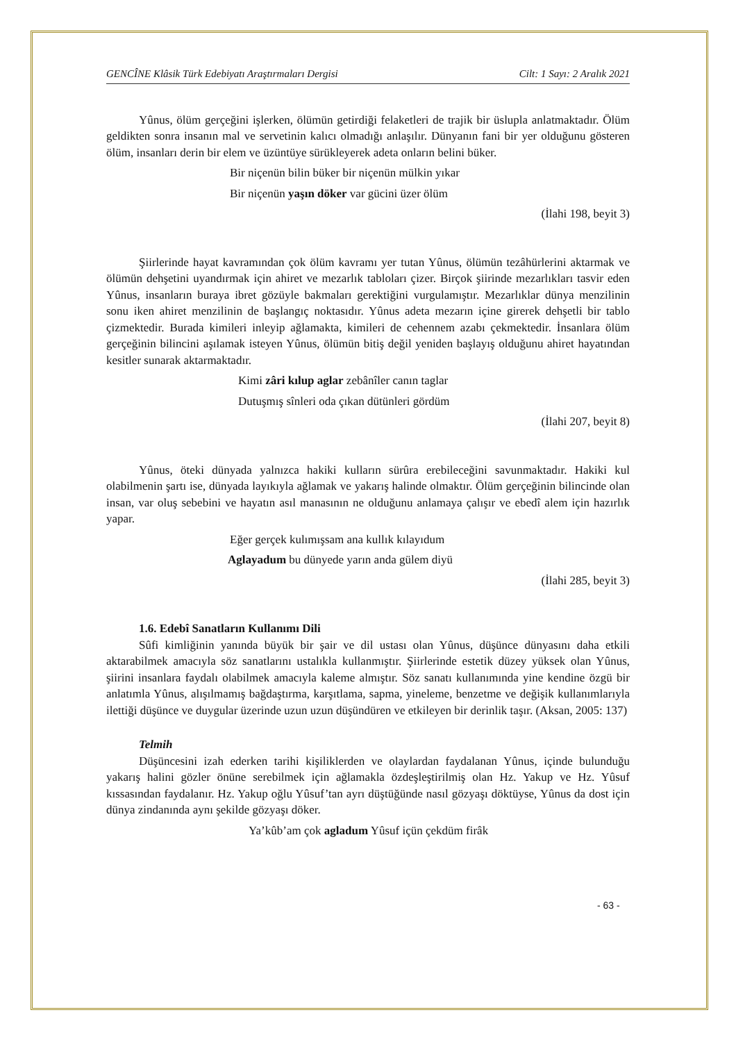GENCÎNE Klâsik Türk Edebiyatı Araştırmaları Dergisi Cilt: 1 Sayı: 2 Aralık 2021
Yûnus, ölüm gerçeğini işlerken, ölümün getirdiği felaketleri de trajik bir üslupla anlatmaktadır. Ölüm geldikten sonra insanın mal ve servetinin kalıcı olmadığı anlaşılır. Dünyanın fani bir yer olduğunu gösteren ölüm, insanları derin bir elem ve üzüntüye sürükleyerek adeta onların belini büker.
Bir niçenün bilin büker bir niçenün mülkin yıkar
Bir niçenün yaşın döker var gücini üzer ölüm
(İlahi 198, beyit 3)
Şiirlerinde hayat kavramından çok ölüm kavramı yer tutan Yûnus, ölümün tezâhürlerini aktarmak ve ölümün dehşetini uyandırmak için ahiret ve mezarlık tabloları çizer. Birçok şiirinde mezarlıkları tasvir eden Yûnus, insanların buraya ibret gözüyle bakmaları gerektiğini vurgulamıştır. Mezarlıklar dünya menzilinin sonu iken ahiret menzilinin de başlangıç noktasıdır. Yûnus adeta mezarın içine girerek dehşetli bir tablo çizmektedir. Burada kimileri inleyip ağlamakta, kimileri de cehennem azabı çekmektedir. İnsanlara ölüm gerçeğinin bilincini aşılamak isteyen Yûnus, ölümün bitiş değil yeniden başlayış olduğunu ahiret hayatından kesitler sunarak aktarmaktadır.
Kimi zâri kılup aglar zebânîler canın taglar
Dutuşmış sînleri oda çıkan dütünleri gördüm
(İlahi 207, beyit 8)
Yûnus, öteki dünyada yalnızca hakiki kulların sürûra erebileceğini savunmaktadır. Hakiki kul olabilmenin şartı ise, dünyada layıkıyla ağlamak ve yakarış halinde olmaktır. Ölüm gerçeğinin bilincinde olan insan, var oluş sebebini ve hayatın asıl manasının ne olduğunu anlamaya çalışır ve ebedî alem için hazırlık yapar.
Eğer gerçek kulımışsam ana kullık kılayıdum
Aglayadum bu dünyede yarın anda gülem diyü
(İlahi 285, beyit 3)
1.6. Edebî Sanatların Kullanımı Dili
Sûfi kimliğinin yanında büyük bir şair ve dil ustası olan Yûnus, düşünce dünyasını daha etkili aktarabilmek amacıyla söz sanatlarını ustalıkla kullanmıştır. Şiirlerinde estetik düzey yüksek olan Yûnus, şiirini insanlara faydalı olabilmek amacıyla kaleme almıştır. Söz sanatı kullanımında yine kendine özgü bir anlatımla Yûnus, alışılmamış bağdaştırma, karşıtlama, sapma, yineleme, benzetme ve değişik kullanımlarıyla ilettiği düşünce ve duygular üzerinde uzun uzun düşündüren ve etkileyen bir derinlik taşır. (Aksan, 2005: 137)
Telmih
Düşüncesini izah ederken tarihi kişiliklerden ve olaylardan faydalanan Yûnus, içinde bulunduğu yakarış halini gözler önüne serebilmek için ağlamakla özdeşleştirilmiş olan Hz. Yakup ve Hz. Yûsuf kıssasından faydalanır. Hz. Yakup oğlu Yûsuf’tan ayrı düştüğünde nasıl gözyaşı döktüyse, Yûnus da dost için dünya zindanında aynı şekilde gözyaşı döker.
Ya’kûb’am çok agladum Yûsuf içün çekdüm firâk
- 63 -